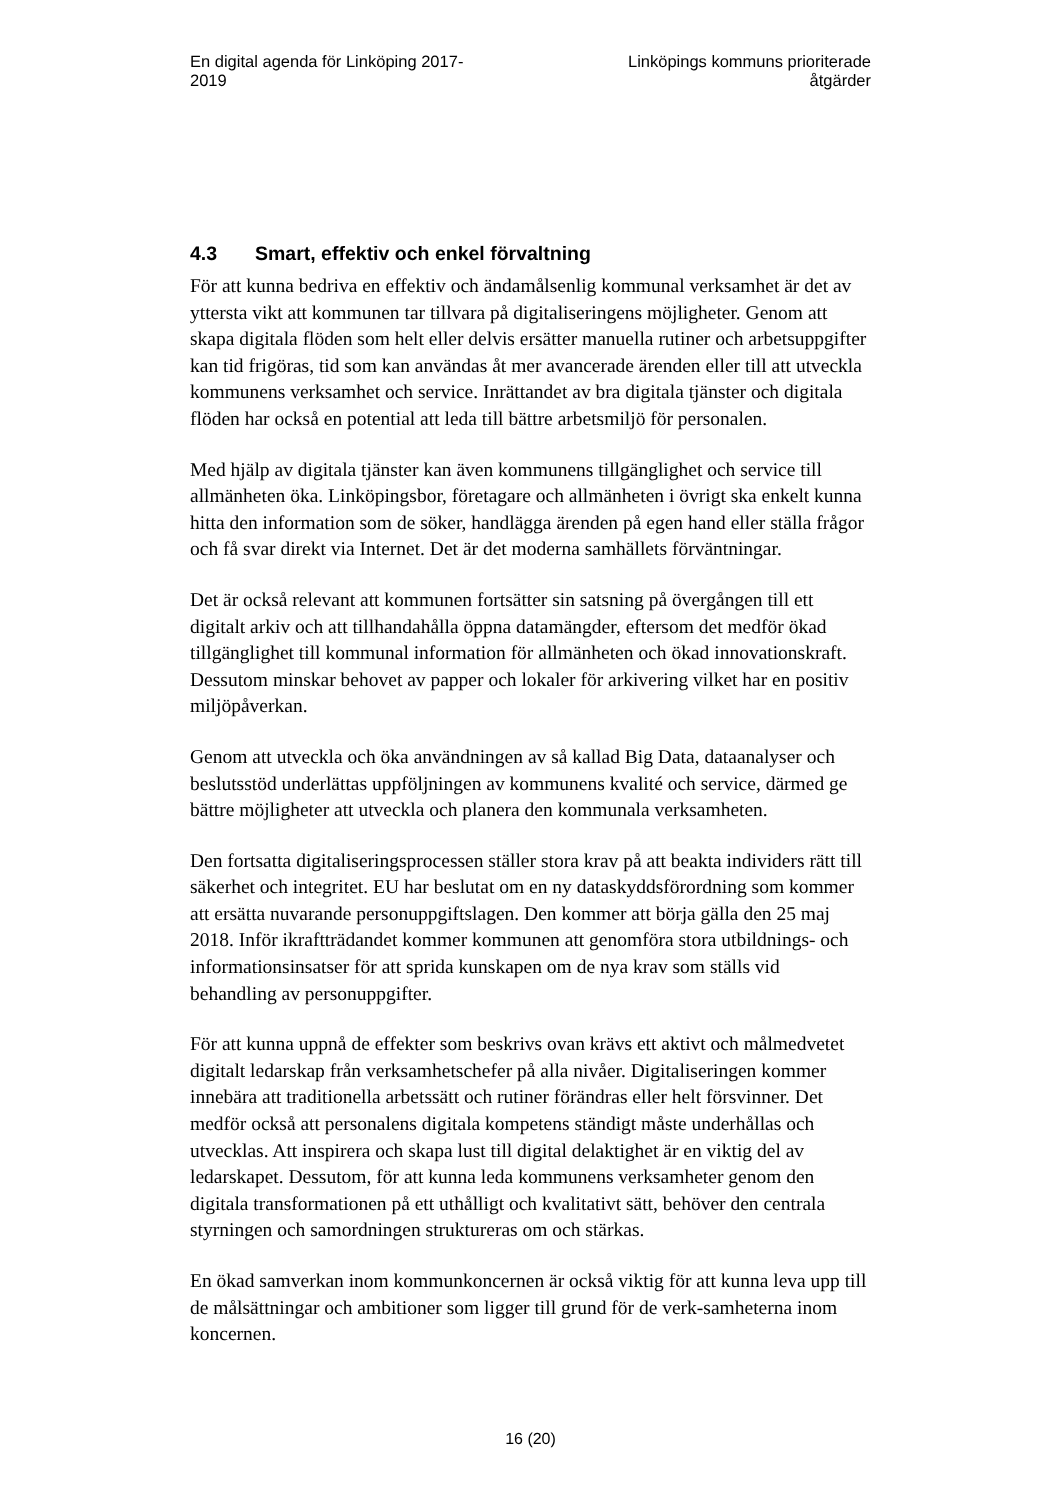En digital agenda för Linköping 2017-2019
Linköpings kommuns prioriterade åtgärder
4.3 Smart, effektiv och enkel förvaltning
För att kunna bedriva en effektiv och ändamålsenlig kommunal verksamhet är det av yttersta vikt att kommunen tar tillvara på digitaliseringens möjligheter. Genom att skapa digitala flöden som helt eller delvis ersätter manuella rutiner och arbetsuppgifter kan tid frigöras, tid som kan användas åt mer avancerade ärenden eller till att utveckla kommunens verksamhet och service. Inrättandet av bra digitala tjänster och digitala flöden har också en potential att leda till bättre arbetsmiljö för personalen.
Med hjälp av digitala tjänster kan även kommunens tillgänglighet och service till allmänheten öka. Linköpingsbor, företagare och allmänheten i övrigt ska enkelt kunna hitta den information som de söker, handlägga ärenden på egen hand eller ställa frågor och få svar direkt via Internet. Det är det moderna samhällets förväntningar.
Det är också relevant att kommunen fortsätter sin satsning på övergången till ett digitalt arkiv och att tillhandahålla öppna datamängder, eftersom det medför ökad tillgänglighet till kommunal information för allmänheten och ökad innovationskraft. Dessutom minskar behovet av papper och lokaler för arkivering vilket har en positiv miljöpåverkan.
Genom att utveckla och öka användningen av så kallad Big Data, dataanalyser och beslutsstöd underlättas uppföljningen av kommunens kvalité och service, därmed ge bättre möjligheter att utveckla och planera den kommunala verksamheten.
Den fortsatta digitaliseringsprocessen ställer stora krav på att beakta individers rätt till säkerhet och integritet. EU har beslutat om en ny dataskyddsförordning som kommer att ersätta nuvarande personuppgiftslagen. Den kommer att börja gälla den 25 maj 2018. Inför ikraftträdandet kommer kommunen att genomföra stora utbildnings- och informationsinsatser för att sprida kunskapen om de nya krav som ställs vid behandling av personuppgifter.
För att kunna uppnå de effekter som beskrivs ovan krävs ett aktivt och målmedvetet digitalt ledarskap från verksamhetschefer på alla nivåer. Digitaliseringen kommer innebära att traditionella arbetssätt och rutiner förändras eller helt försvinner. Det medför också att personalens digitala kompetens ständigt måste underhållas och utvecklas. Att inspirera och skapa lust till digital delaktighet är en viktig del av ledarskapet. Dessutom, för att kunna leda kommunens verksamheter genom den digitala transformationen på ett uthålligt och kvalitativt sätt, behöver den centrala styrningen och samordningen struktureras om och stärkas.
En ökad samverkan inom kommunkoncernen är också viktig för att kunna leva upp till de målsättningar och ambitioner som ligger till grund för de verk-samheterna inom koncernen.
16 (20)